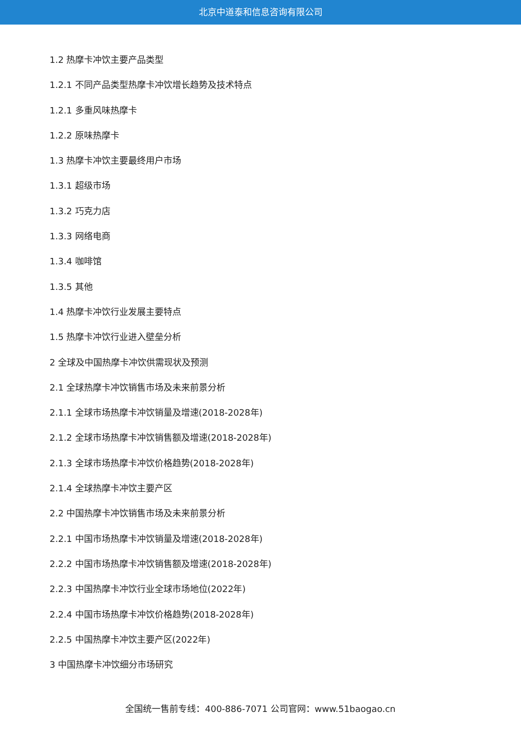北京中道泰和信息咨询有限公司
1.2 热摩卡冲饮主要产品类型
1.2.1 不同产品类型热摩卡冲饮增长趋势及技术特点
1.2.1 多重风味热摩卡
1.2.2 原味热摩卡
1.3 热摩卡冲饮主要最终用户市场
1.3.1 超级市场
1.3.2 巧克力店
1.3.3 网络电商
1.3.4 咖啡馆
1.3.5 其他
1.4 热摩卡冲饮行业发展主要特点
1.5 热摩卡冲饮行业进入壁垒分析
2 全球及中国热摩卡冲饮供需现状及预测
2.1 全球热摩卡冲饮销售市场及未来前景分析
2.1.1 全球市场热摩卡冲饮销量及增速(2018-2028年)
2.1.2 全球市场热摩卡冲饮销售额及增速(2018-2028年)
2.1.3 全球市场热摩卡冲饮价格趋势(2018-2028年)
2.1.4 全球热摩卡冲饮主要产区
2.2 中国热摩卡冲饮销售市场及未来前景分析
2.2.1 中国市场热摩卡冲饮销量及增速(2018-2028年)
2.2.2 中国市场热摩卡冲饮销售额及增速(2018-2028年)
2.2.3 中国热摩卡冲饮行业全球市场地位(2022年)
2.2.4 中国市场热摩卡冲饮价格趋势(2018-2028年)
2.2.5 中国热摩卡冲饮主要产区(2022年)
3 中国热摩卡冲饮细分市场研究
全国统一售前专线：400-886-7071 公司官网：www.51baogao.cn